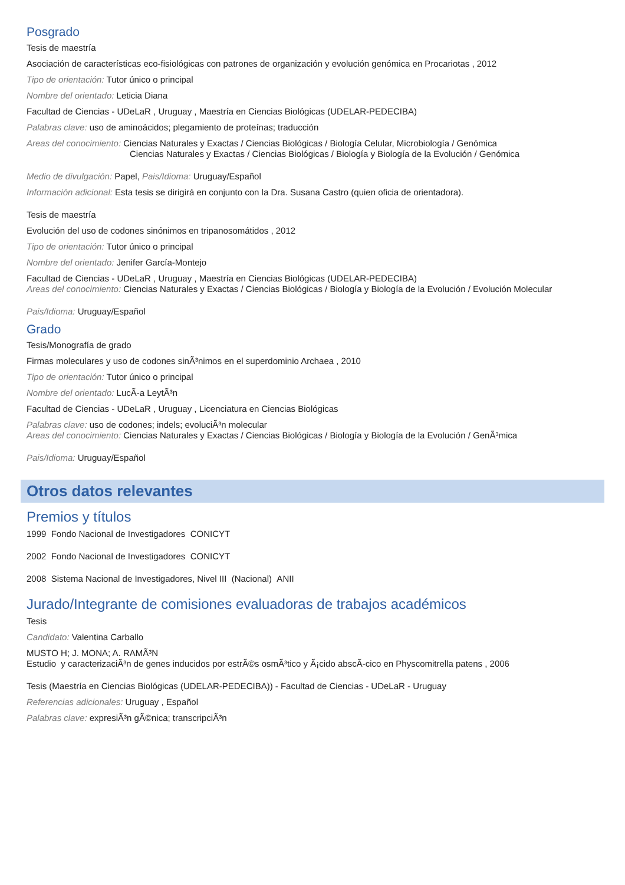Posgrado
Tesis de maestría
Asociación de características eco-fisiológicas con patrones de organización y evolución genómica en Procariotas , 2012
Tipo de orientación: Tutor único o principal
Nombre del orientado: Leticia Diana
Facultad de Ciencias - UDeLaR , Uruguay , Maestría en Ciencias Biológicas (UDELAR-PEDECIBA)
Palabras clave: uso de aminoácidos; plegamiento de proteínas; traducción
Areas del conocimiento: Ciencias Naturales y Exactas / Ciencias Biológicas / Biología Celular, Microbiología / Genómica
Ciencias Naturales y Exactas / Ciencias Biológicas / Biología y Biología de la Evolución / Genómica
Medio de divulgación: Papel, Pais/Idioma: Uruguay/Español
Información adicional: Esta tesis se dirigirá en conjunto con la Dra. Susana Castro (quien oficia de orientadora).
Tesis de maestría
Evolución del uso de codones sinónimos en tripanosomátidos , 2012
Tipo de orientación: Tutor único o principal
Nombre del orientado: Jenifer García-Montejo
Facultad de Ciencias - UDeLaR , Uruguay , Maestría en Ciencias Biológicas (UDELAR-PEDECIBA)
Areas del conocimiento: Ciencias Naturales y Exactas / Ciencias Biológicas / Biología y Biología de la Evolución / Evolución Molecular
Pais/Idioma: Uruguay/Español
Grado
Tesis/Monografía de grado
Firmas moleculares y uso de codones sinÃ³nimos en el superdominio Archaea , 2010
Tipo de orientación: Tutor único o principal
Nombre del orientado: LucÃ-a LeytÃ³n
Facultad de Ciencias - UDeLaR , Uruguay , Licenciatura en Ciencias Biológicas
Palabras clave: uso de codones; indels; evoluciÃ³n molecular
Areas del conocimiento: Ciencias Naturales y Exactas / Ciencias Biológicas / Biología y Biología de la Evolución / GenÃ³mica
Pais/Idioma: Uruguay/Español
Otros datos relevantes
Premios y títulos
1999 Fondo Nacional de Investigadores CONICYT
2002 Fondo Nacional de Investigadores CONICYT
2008 Sistema Nacional de Investigadores, Nivel III (Nacional) ANII
Jurado/Integrante de comisiones evaluadoras de trabajos académicos
Tesis
Candidato: Valentina Carballo
MUSTO H; J. MONA; A. RAMÃ³N
Estudio y caracterizaciÃ³n de genes inducidos por estrÃ©s osmÃ³tico y Ã¡cido abscÃ-cico en Physcomitrella patens , 2006
Tesis (Maestría en Ciencias Biológicas (UDELAR-PEDECIBA)) - Facultad de Ciencias - UDeLaR - Uruguay
Referencias adicionales: Uruguay , Español
Palabras clave: expresiÃ³n gÃ©nica; transcripciÃ³n